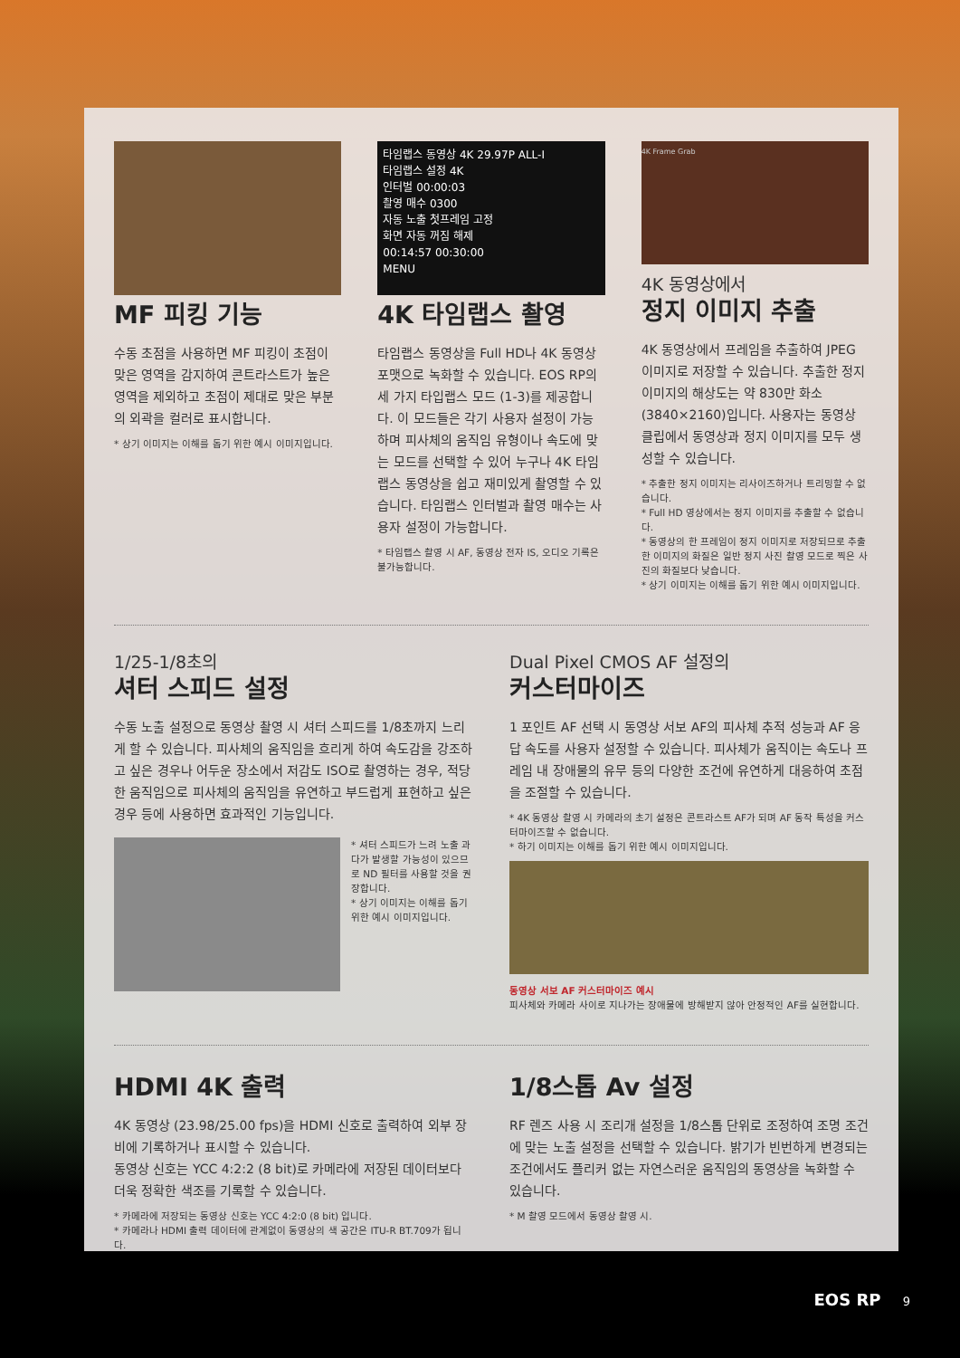MF 피킹 기능
수동 초점을 사용하면 MF 피킹이 초점이 맞은 영역을 감지하여 콘트라스트가 높은 영역을 제외하고 초점이 제대로 맞은 부분의 외곽을 컬러로 표시합니다.
* 상기 이미지는 이해를 돕기 위한 예시 이미지입니다.
타임랩스 동영상 4K 29.97P ALL-I
타임랩스 설정 4K
인터벌 00:00:03
촬영 매수 0300
자동 노출 첫프레임 고정
화면 자동 꺼짐 해제
00:14:57 00:30:00
MENU
4K 타임랩스 촬영
타임랩스 동영상을 Full HD나 4K 동영상 포맷으로 녹화할 수 있습니다. EOS RP의 세 가지 타입랩스 모드 (1-3)를 제공합니다. 이 모드들은 각기 사용자 설정이 가능하며 피사체의 움직임 유형이나 속도에 맞는 모드를 선택할 수 있어 누구나 4K 타임랩스 동영상을 쉽고 재미있게 촬영할 수 있습니다. 타임랩스 인터벌과 촬영 매수는 사용자 설정이 가능합니다.
* 타임랩스 촬영 시 AF, 동영상 전자 IS, 오디오 기록은 불가능합니다.
4K Frame Grab
4K 동영상에서
정지 이미지 추출
4K 동영상에서 프레임을 추출하여 JPEG 이미지로 저장할 수 있습니다. 추출한 정지 이미지의 해상도는 약 830만 화소 (3840×2160)입니다. 사용자는 동영상 클립에서 동영상과 정지 이미지를 모두 생성할 수 있습니다.
* 추출한 정지 이미지는 리사이즈하거나 트리밍할 수 없습니다.
* Full HD 영상에서는 정지 이미지를 추출할 수 없습니다.
* 동영상의 한 프레임이 정지 이미지로 저장되므로 추출한 이미지의 화질은 일반 정지 사진 촬영 모드로 찍은 사진의 화질보다 낮습니다.
* 상기 이미지는 이해를 돕기 위한 예시 이미지입니다.
1/25-1/8초의
셔터 스피드 설정
수동 노출 설정으로 동영상 촬영 시 셔터 스피드를 1/8초까지 느리게 할 수 있습니다. 피사체의 움직임을 흐리게 하여 속도감을 강조하고 싶은 경우나 어두운 장소에서 저감도 ISO로 촬영하는 경우, 적당한 움직임으로 피사체의 움직임을 유연하고 부드럽게 표현하고 싶은 경우 등에 사용하면 효과적인 기능입니다.
* 셔터 스피드가 느려 노출 과다가 발생할 가능성이 있으므로 ND 필터를 사용할 것을 권장합니다.
* 상기 이미지는 이해를 돕기 위한 예시 이미지입니다.
Dual Pixel CMOS AF 설정의
커스터마이즈
1 포인트 AF 선택 시 동영상 서보 AF의 피사체 추적 성능과 AF 응답 속도를 사용자 설정할 수 있습니다. 피사체가 움직이는 속도나 프레임 내 장애물의 유무 등의 다양한 조건에 유연하게 대응하여 초점을 조절할 수 있습니다.
* 4K 동영상 촬영 시 카메라의 초기 설정은 콘트라스트 AF가 되며 AF 동작 특성을 커스터마이즈할 수 없습니다.
* 하기 이미지는 이해를 돕기 위한 예시 이미지입니다.
동영상 서보 AF 커스터마이즈 예시
피사체와 카메라 사이로 지나가는 장애물에 방해받지 않아 안정적인 AF를 실현합니다.
HDMI 4K 출력
4K 동영상 (23.98/25.00 fps)을 HDMI 신호로 출력하여 외부 장비에 기록하거나 표시할 수 있습니다.
동영상 신호는 YCC 4:2:2 (8 bit)로 카메라에 저장된 데이터보다 더욱 정확한 색조를 기록할 수 있습니다.
* 카메라에 저장되는 동영상 신호는 YCC 4:2:0 (8 bit) 입니다.
* 카메라나 HDMI 출력 데이터에 관계없이 동영상의 색 공간은 ITU-R BT.709가 됩니다.
1/8스톱 Av 설정
RF 렌즈 사용 시 조리개 설정을 1/8스톱 단위로 조정하여 조명 조건에 맞는 노출 설정을 선택할 수 있습니다. 밝기가 빈번하게 변경되는 조건에서도 플리커 없는 자연스러운 움직임의 동영상을 녹화할 수 있습니다.
* M 촬영 모드에서 동영상 촬영 시.
EOS RP 9